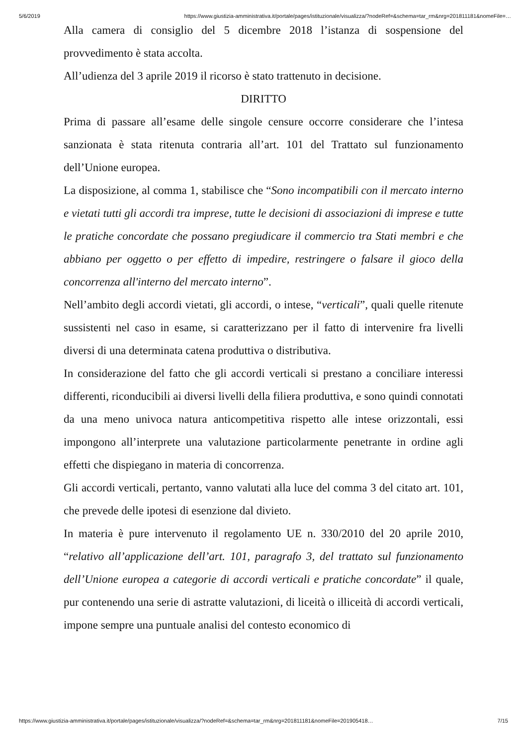5/6/2019 https://www.giustizia-amministrativa.it/portale/pages/istituzionale/visualizza/?nodeRef=&schema=tar_rm&nrg=201811181&nomeFile=…
Alla camera di consiglio del 5 dicembre 2018 l’istanza di sospensione del provvedimento è stata accolta.
All’udienza del 3 aprile 2019 il ricorso è stato trattenuto in decisione.
DIRITTO
Prima di passare all’esame delle singole censure occorre considerare che l’intesa sanzionata è stata ritenuta contraria all’art. 101 del Trattato sul funzionamento dell’Unione europea.
La disposizione, al comma 1, stabilisce che “Sono incompatibili con il mercato interno e vietati tutti gli accordi tra imprese, tutte le decisioni di associazioni di imprese e tutte le pratiche concordate che possano pregiudicare il commercio tra Stati membri e che abbiano per oggetto o per effetto di impedire, restringere o falsare il gioco della concorrenza all'interno del mercato interno”.
Nell’ambito degli accordi vietati, gli accordi, o intese, “verticali”, quali quelle ritenute sussistenti nel caso in esame, si caratterizzano per il fatto di intervenire fra livelli diversi di una determinata catena produttiva o distributiva.
In considerazione del fatto che gli accordi verticali si prestano a conciliare interessi differenti, riconducibili ai diversi livelli della filiera produttiva, e sono quindi connotati da una meno univoca natura anticompetitiva rispetto alle intese orizzontali, essi impongono all’interprete una valutazione particolarmente penetrante in ordine agli effetti che dispiegano in materia di concorrenza.
Gli accordi verticali, pertanto, vanno valutati alla luce del comma 3 del citato art. 101, che prevede delle ipotesi di esenzione dal divieto.
In materia è pure intervenuto il regolamento UE n. 330/2010 del 20 aprile 2010, “relativo all’applicazione dell’art. 101, paragrafo 3, del trattato sul funzionamento dell’Unione europea a categorie di accordi verticali e pratiche concordate” il quale, pur contenendo una serie di astratte valutazioni, di liceità o illiceità di accordi verticali, impone sempre una puntuale analisi del contesto economico di
https://www.giustizia-amministrativa.it/portale/pages/istituzionale/visualizza/?nodeRef=&schema=tar_rm&nrg=201811181&nomeFile=201905418… 7/15